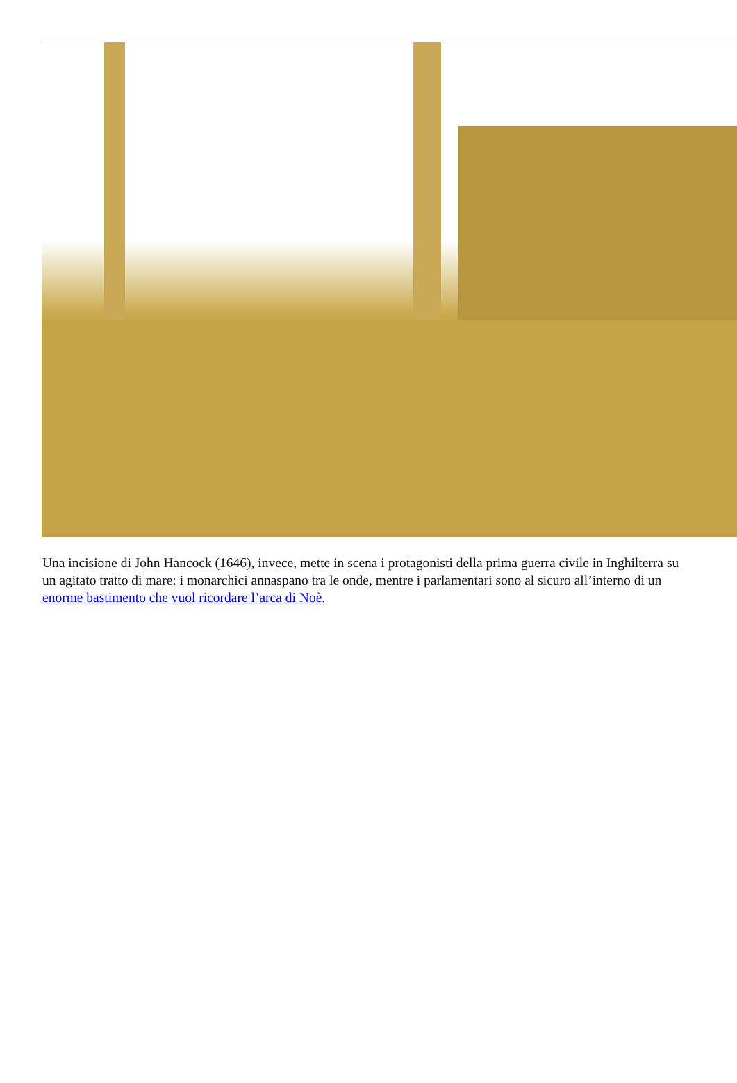Una incisione di John Hancock (1646), invece, mette in scena i protagonisti della prima guerra civile in Inghilterra su un agitato tratto di mare: i monarchici annaspano tra le onde, mentre i parlamentari sono al sicuro all’interno di un enorme bastimento che vuol ricordare l’arca di Noè.